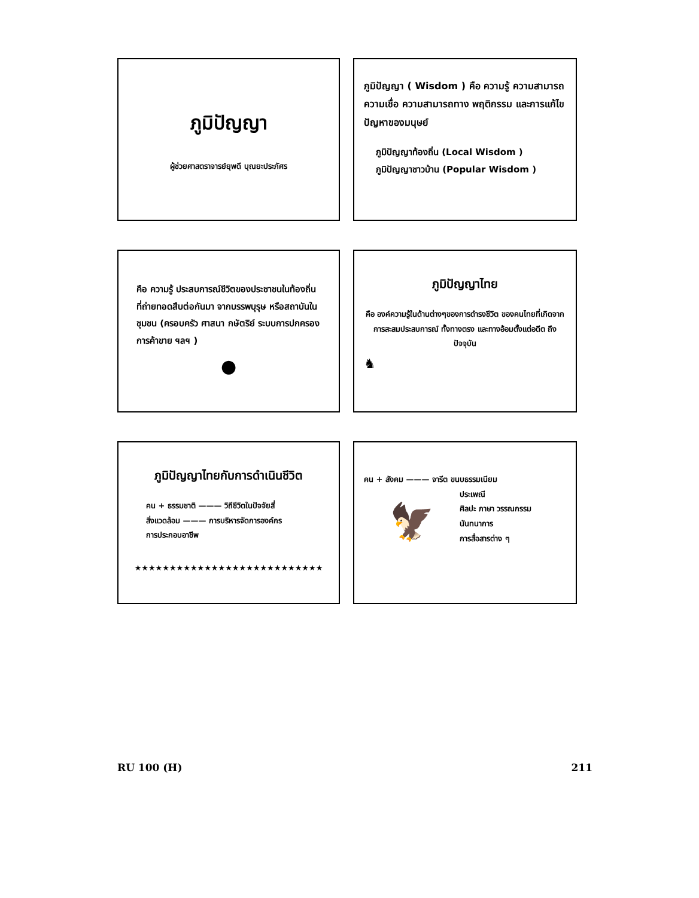ภูมิปัญญา
ผู้ช่วยศาสตราจารย์ยุพดี บุณยะประภัศร
ภูมิปัญญา ( Wisdom ) คือ ความรู้ ความสามารถ ความเชื่อ ความสามารถทาง พฤติกรรม และการแก้ไขปัญหาของมนุษย์
ภูมิปัญญาท้องถิ่น (Local Wisdom )
ภูมิปัญญาชาวบ้าน (Popular Wisdom )
คือ ความรู้ ประสบการณ์ชีวิตของประชาชนในท้องถิ่นที่ถ่ายทอดสืบต่อกันมา จากบรรพบุรุษ หรือสถาบันในชุมชน (ครอบครัว ศาสนา กษัตริย์ ระบบการปกครอง การค้าขาย ฯลฯ )
●
ภูมิปัญญาไทย
คือ องค์ความรู้ในด้านต่างๆของการดำรงชีวิต ของคนไทยที่เกิดจากการสะสมประสบการณ์ ทั้งทางตรง และทางอ้อมตั้งแต่อดีต ถึงปัจจุบัน
♞
ภูมิปัญญาไทยกับการดำเนินชีวิต
คน + ธรรมชาติ ——— วิถีชีวิตในปัจจัยสี่
สิ่งแวดล้อม ——— การบริหารจัดการองค์กร
การประกอบอาชีพ
★★★★★★★★★★★★★★★★★★★★★★★★★★★
คน + สังคม ——— จารีต ขนบธรรมเนียม
🦅
ประเพณี
ศิลปะ ภาษา วรรณกรรม
นันทนาการ
การสื่อสารต่าง ๆ
RU 100 (H) 211